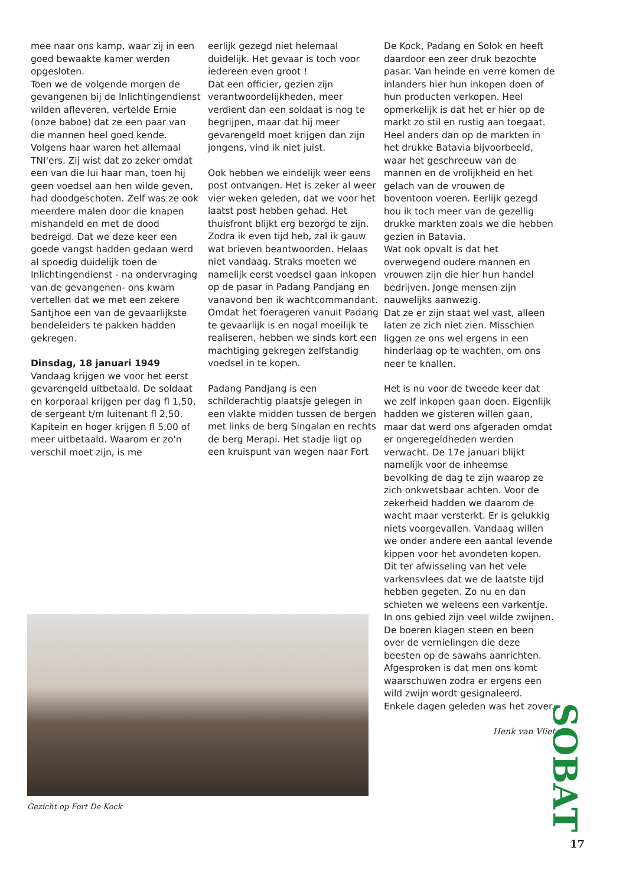mee naar ons kamp, waar zij in een goed bewaakte kamer werden opgesloten.
Toen we de volgende morgen de gevangenen bij de Inlichtingendienst wilden afleveren, vertelde Ernie (onze baboe) dat ze een paar van die mannen heel goed kende. Volgens haar waren het allemaal TNI'ers. Zij wist dat zo zeker omdat een van die lui haar man, toen hij geen voedsel aan hen wilde geven, had doodgeschoten. Zelf was ze ook meerdere malen door die knapen mishandeld en met de dood bedreigd. Dat we deze keer een goede vangst hadden gedaan werd al spoedig duidelijk toen de Inlichtingendienst - na ondervraging van de gevangenen- ons kwam vertellen dat we met een zekere Santjhoe een van de gevaarlijkste bendeleiders te pakken hadden gekregen.
Dinsdag, 18 januari 1949
Vandaag krijgen we voor het eerst gevarengeld uitbetaald. De soldaat en korporaal krijgen per dag fl 1,50, de sergeant t/m luitenant fl 2,50. Kapitein en hoger krijgen fl 5,00 of meer uitbetaald. Waarom er zo'n verschil moet zijn, is me
eerlijk gezegd niet helemaal duidelijk. Het gevaar is toch voor iedereen even groot !
Dat een officier, gezien zijn verantwoordelijkheden, meer verdient dan een soldaat is nog te begrijpen, maar dat hij meer gevarengeld moet krijgen dan zijn jongens, vind ik niet juist.
Ook hebben we eindelijk weer eens post ontvangen. Het is zeker al weer vier weken geleden, dat we voor het laatst post hebben gehad. Het thuisfront blijkt erg bezorgd te zijn. Zodra ik even tijd heb, zal ik gauw wat brieven beantwoorden. Helaas niet vandaag. Straks moeten we namelijk eerst voedsel gaan inkopen op de pasar in Padang Pandjang en vanavond ben ik wachtcommandant. Omdat het foerageren vanuit Padang te gevaarlijk is en nogal moeilijk te realiseren, hebben we sinds kort een machtiging gekregen zelfstandig voedsel in te kopen.
Padang Pandjang is een schilderachtig plaatsje gelegen in een vlakte midden tussen de bergen met links de berg Singalan en rechts de berg Merapi. Het stadje ligt op een kruispunt van wegen naar Fort
De Kock, Padang en Solok en heeft daardoor een zeer druk bezochte pasar. Van heinde en verre komen de inlanders hier hun inkopen doen of hun producten verkopen. Heel opmerkelijk is dat het er hier op de markt zo stil en rustig aan toegaat. Heel anders dan op de markten in het drukke Batavia bijvoorbeeld, waar het geschreeuw van de mannen en de vrolijkheid en het gelach van de vrouwen de boventoon voeren. Eerlijk gezegd hou ik toch meer van de gezellig drukke markten zoals we die hebben gezien in Batavia.
Wat ook opvalt is dat het overwegend oudere mannen en vrouwen zijn die hier hun handel bedrijven. Jonge mensen zijn nauwelijks aanwezig.
Dat ze er zijn staat wel vast, alleen laten ze zich niet zien. Misschien liggen ze ons wel ergens in een hinderlaag op te wachten, om ons neer te knallen.
Het is nu voor de tweede keer dat we zelf inkopen gaan doen. Eigenlijk hadden we gisteren willen gaan, maar dat werd ons afgeraden omdat er ongeregeldheden werden verwacht. De 17e januari blijkt namelijk voor de inheemse bevolking de dag te zijn waarop ze zich onkwetsbaar achten. Voor de zekerheid hadden we daarom de wacht maar versterkt. Er is gelukkig niets voorgevallen. Vandaag willen we onder andere een aantal levende kippen voor het avondeten kopen. Dit ter afwisseling van het vele varkensvlees dat we de laatste tijd hebben gegeten. Zo nu en dan schieten we weleens een varkentje. In ons gebied zijn veel wilde zwijnen. De boeren klagen steen en been over de vernielingen die deze beesten op de sawahs aanrichten. Afgesproken is dat men ons komt waarschuwen zodra er ergens een wild zwijn wordt gesignaleerd. Enkele dagen geleden was het zover.
Henk van Vliet
Gezicht op Fort De Kock
SOBAT
17